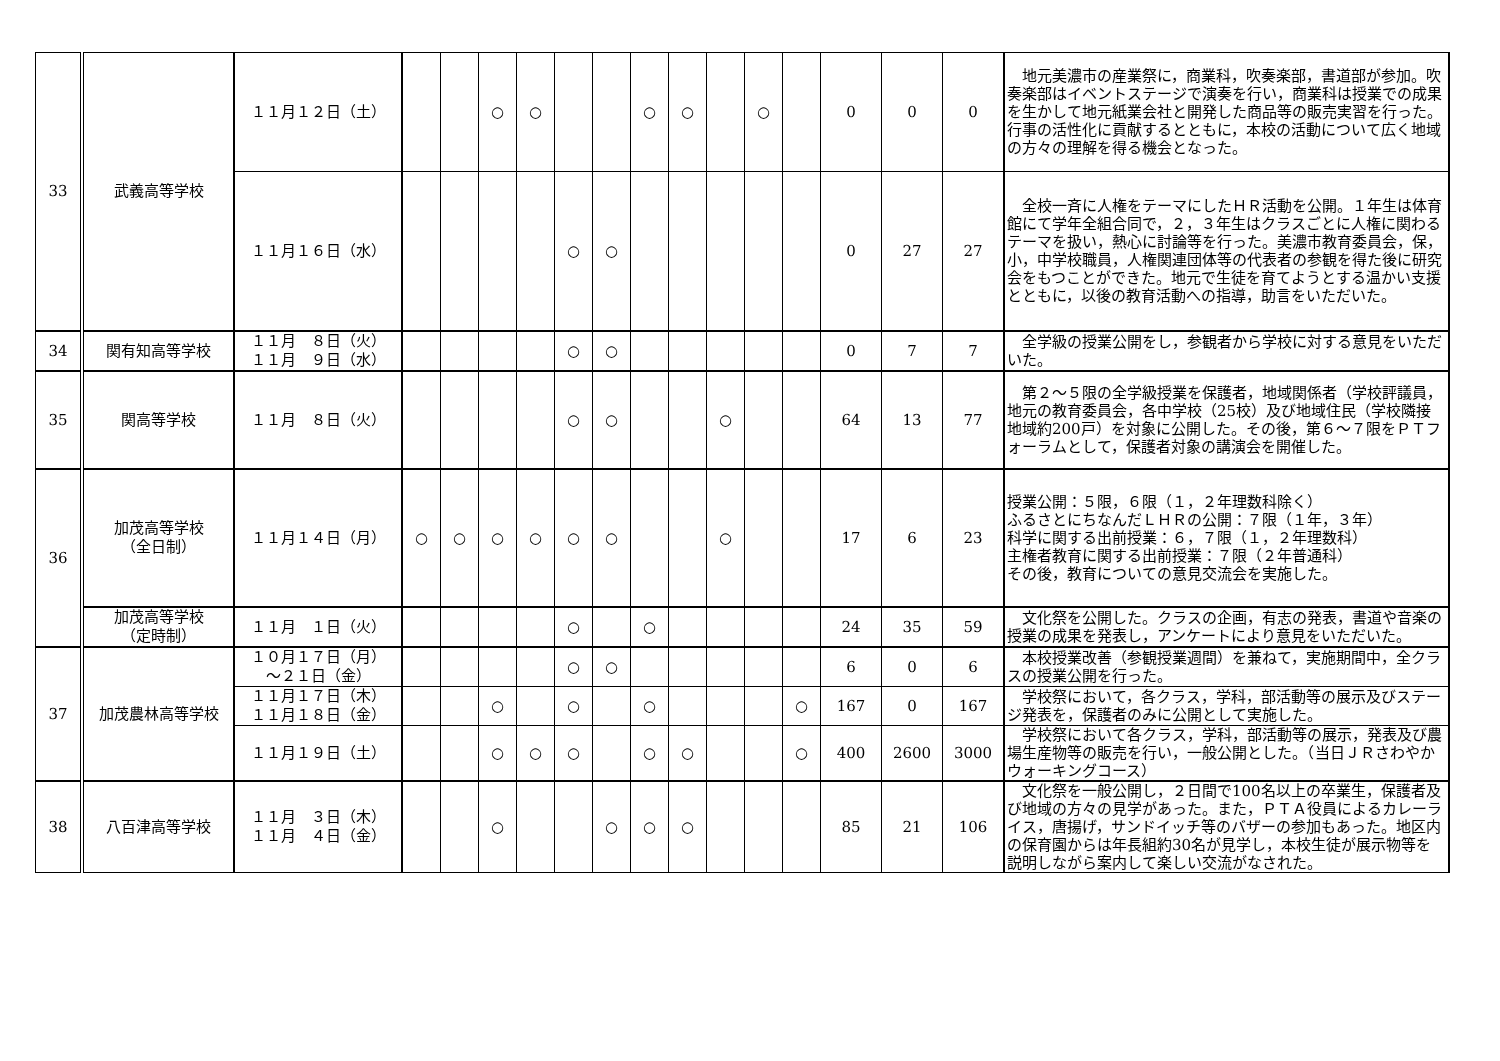| 33 | 武義高等学校 | １１月１２日（土） | | | ○ | ○ | | | ○ | ○ | | ○ | | 0 | 0 | 0 | 地元美濃市の産業祭に，商業科，吹奏楽部，書道部が参加。吹奏楽部はイベントステージで演奏を行い，商業科は授業での成果を生かして地元紙業会社と開発した商品等の販売実習を行った。行事の活性化に貢献するとともに，本校の活動について広く地域の方々の理解を得る機会となった。 |
| | | １１月１６日（水） | | | | | ○ | ○ | | | | | | 0 | 27 | 27 | 全校一斉に人権をテーマにしたＨＲ活動を公開。１年生は体育館にて学年全組合同で，２，３年生はクラスごとに人権に関わるテーマを扱い，熱心に討論等を行った。美濃市教育委員会，保，小，中学校職員，人権関連団体等の代表者の参観を得た後に研究会をもつことができた。地元で生徒を育てようとする温かい支援とともに，以後の教育活動への指導，助言をいただいた。 |
| 34 | 関有知高等学校 | １１月 ８日（火） １１月 ９日（水） | | | | | ○ | ○ | | | | | | 0 | 7 | 7 | 全学級の授業公開をし，参観者から学校に対する意見をいただいた。 |
| 35 | 関高等学校 | １１月 ８日（火） | | | | | ○ | ○ | | | ○ | | | 64 | 13 | 77 | 第２～５限の全学級授業を保護者，地域関係者（学校評議員，地元の教育委員会，各中学校（25校）及び地域住民（学校隣接地域約200戸）を対象に公開した。その後，第６～７限をＰＴフォーラムとして，保護者対象の講演会を開催した。 |
| 36 | 加茂高等学校 （全日制） | １１月１４日（月） | ○ | ○ | ○ | ○ | ○ | ○ | | | ○ | | | 17 | 6 | 23 | 授業公開：５限，６限（１，２年理数科除く） ふるさとにちなんだＬＨＲの公開：７限（１年，３年） 科学に関する出前授業：６，７限（１，２年理数科） 主権者教育に関する出前授業：７限（２年普通科） その後，教育についての意見交流会を実施した。 |
| | 加茂高等学校 （定時制） | １１月 １日（火） | | | | | ○ | | ○ | | | | | 24 | 35 | 59 | 文化祭を公開した。クラスの企画，有志の発表，書道や音楽の授業の成果を発表し，アンケートにより意見をいただいた。 |
| 37 | 加茂農林高等学校 | １０月１７日（月） ～２１日（金） | | | | | ○ | ○ | | | | | | 6 | 0 | 6 | 本校授業改善（参観授業週間）を兼ねて，実施期間中，全クラスの授業公開を行った。 |
| | | １１月１７日（木） １１月１８日（金） | | | ○ | | ○ | | ○ | | | | ○ | 167 | 0 | 167 | 学校祭において，各クラス，学科，部活動等の展示及びステージ発表を，保護者のみに公開として実施した。 |
| | | １１月１９日（土） | | | ○ | ○ | ○ | | ○ | ○ | | | ○ | 400 | 2600 | 3000 | 学校祭において各クラス，学科，部活動等の展示，発表及び農場生産物等の販売を行い，一般公開とした。（当日ＪＲさわやかウォーキングコース） |
| 38 | 八百津高等学校 | １１月 ３日（木） １１月 ４日（金） | | | ○ | | | ○ | ○ | ○ | | | | 85 | 21 | 106 | 文化祭を一般公開し，２日間で100名以上の卒業生，保護者及び地域の方々の見学があった。また，ＰＴＡ役員によるカレーライス，唐揚げ，サンドイッチ等のバザーの参加もあった。地区内の保育園からは年長組約30名が見学し，本校生徒が展示物等を説明しながら案内して楽しい交流がなされた。 |